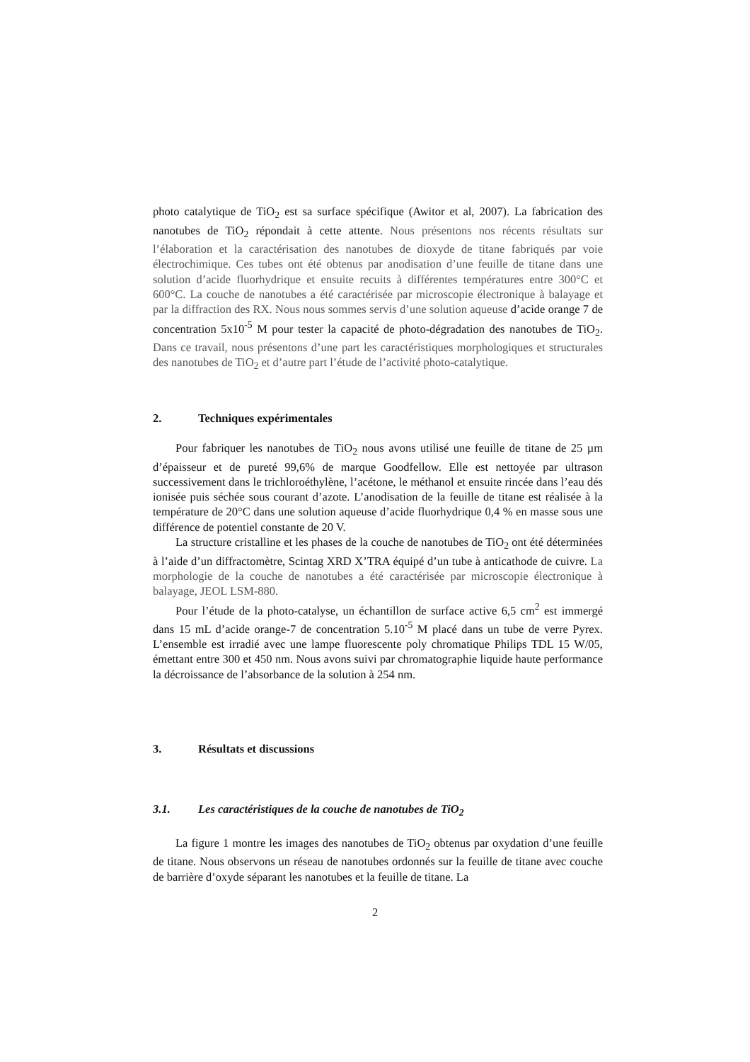photo catalytique de TiO<sub>2</sub> est sa surface spécifique (Awitor et al, 2007). La fabrication des nanotubes de TiO<sub>2</sub> répondait à cette attente. Nous présentons nos récents résultats sur l’élaboration et la caractérisation des nanotubes de dioxyde de titane fabriqués par voie électrochimique. Ces tubes ont été obtenus par anodisation d’une feuille de titane dans une solution d’acide fluorhydrique et ensuite recuits à différentes températures entre 300°C et 600°C. La couche de nanotubes a été caractérisée par microscopie électronique à balayage et par la diffraction des RX. Nous nous sommes servis d’une solution aqueuse d’acide orange 7 de concentration 5x10<sup>-5</sup> M pour tester la capacité de photo-dégradation des nanotubes de TiO<sub>2</sub>. Dans ce travail, nous présentons d’une part les caractéristiques morphologiques et structurales des nanotubes de TiO<sub>2</sub> et d’autre part l’étude de l’activité photo-catalytique.
2. Techniques expérimentales
Pour fabriquer les nanotubes de TiO<sub>2</sub> nous avons utilisé une feuille de titane de 25 µm d’épaisseur et de pureté 99,6% de marque Goodfellow. Elle est nettoyée par ultrason successivement dans le trichloroéthylène, l’acétone, le méthanol et ensuite rincée dans l’eau dés ionisée puis séchée sous courant d’azote. L’anodisation de la feuille de titane est réalisée à la température de 20°C dans une solution aqueuse d’acide fluorhydrique 0,4 % en masse sous une différence de potentiel constante de 20 V.
La structure cristalline et les phases de la couche de nanotubes de TiO<sub>2</sub> ont été déterminées à l’aide d’un diffractomètre, Scintag XRD X’TRA équipé d’un tube à anticathode de cuivre. La morphologie de la couche de nanotubes a été caractérisée par microscopie électronique à balayage, JEOL LSM-880.
Pour l’étude de la photo-catalyse, un échantillon de surface active 6,5 cm<sup>2</sup> est immergé dans 15 mL d’acide orange-7 de concentration 5.10<sup>-5</sup> M placé dans un tube de verre Pyrex. L’ensemble est irradié avec une lampe fluorescente poly chromatique Philips TDL 15 W/05, émettant entre 300 et 450 nm. Nous avons suivi par chromatographie liquide haute performance la décroissance de l’absorbance de la solution à 254 nm.
3. Résultats et discussions
3.1. Les caractéristiques de la couche de nanotubes de TiO<sub>2</sub>
La figure 1 montre les images des nanotubes de TiO<sub>2</sub> obtenus par oxydation d’une feuille de titane. Nous observons un réseau de nanotubes ordonnés sur la feuille de titane avec couche de barrière d’oxyde séparant les nanotubes et la feuille de titane. La
2